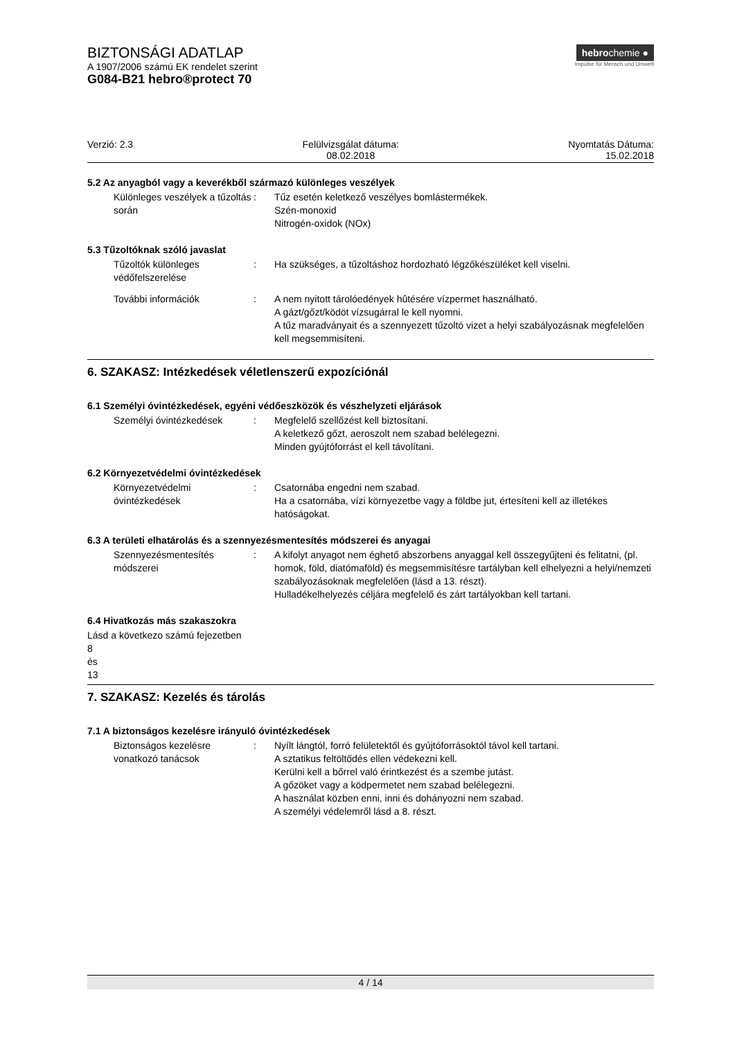BIZTONSÁGI ADATLAP
A 1907/2006 számú EK rendelet szerint
G084-B21 hebro®protect 70
hebrochemie ●
Impulse für Mensch und Umwelt
Verzió: 2.3 Felülvizsgálat dátuma:
08.02.2018
Nyomtatás Dátuma:
15.02.2018
5.2 Az anyagból vagy a keverékből származó különleges veszélyek
Különleges veszélyek a tűzoltás során
: Tűz esetén keletkező veszélyes bomlástermékek.
Szén-monoxid
Nitrogén-oxidok (NOx)
5.3 Tűzoltóknak szóló javaslat
Tűzoltók különleges védőfelszerelése
: Ha szükséges, a tűzoltáshoz hordozható légzőkészüléket kell viselni.
További információk : A nem nyitott tárolóedények hûtésére vízpermet használható.
A gázt/gőzt/ködöt vízsugárral le kell nyomni.
A tűz maradványait és a szennyezett tűzoltó vizet a helyi szabályozásnak megfelelően kell megsemmisíteni.
6. SZAKASZ: Intézkedések véletlenszerű expozíciónál
6.1 Személyi óvintézkedések, egyéni védőeszközök és vészhelyzeti eljárások
Személyi óvintézkedések : Megfelelő szellőzést kell biztosítani.
A keletkező gőzt, aeroszolt nem szabad belélegezni.
Minden gyújtóforrást el kell távolítani.
6.2 Környezetvédelmi óvintézkedések
Környezetvédelmi óvintézkedések
: Csatornába engedni nem szabad.
Ha a csatornába, vízi környezetbe vagy a földbe jut, értesíteni kell az illetékes hatóságokat.
6.3 A területi elhatárolás és a szennyezésmentesítés módszerei és anyagai
Szennyezésmentesítés módszerei
: A kifolyt anyagot nem éghető abszorbens anyaggal kell összegyűjteni és felitatni, (pl. homok, föld, diatómaföld) és megsemmisítésre tartályban kell elhelyezni a helyi/nemzeti szabályozásoknak megfelelően (lásd a 13. részt).
Hulladékelhelyezés céljára megfelelő és zárt tartályokban kell tartani.
6.4 Hivatkozás más szakaszokra
Lásd a következo számú fejezetben
8
és
13
7. SZAKASZ: Kezelés és tárolás
7.1 A biztonságos kezelésre irányuló óvintézkedések
Biztonságos kezelésre vonatkozó tanácsok
: Nyílt lángtól, forró felületektől és gyújtóforrásoktól távol kell tartani.
A sztatikus feltöltődés ellen védekezni kell.
Kerülni kell a bőrrel való érintkezést és a szembe jutást.
A gőzöket vagy a ködpermetet nem szabad belélegezni.
A használat közben enni, inni és dohányozni nem szabad.
A személyi védelemről lásd a 8. részt.
4 / 14